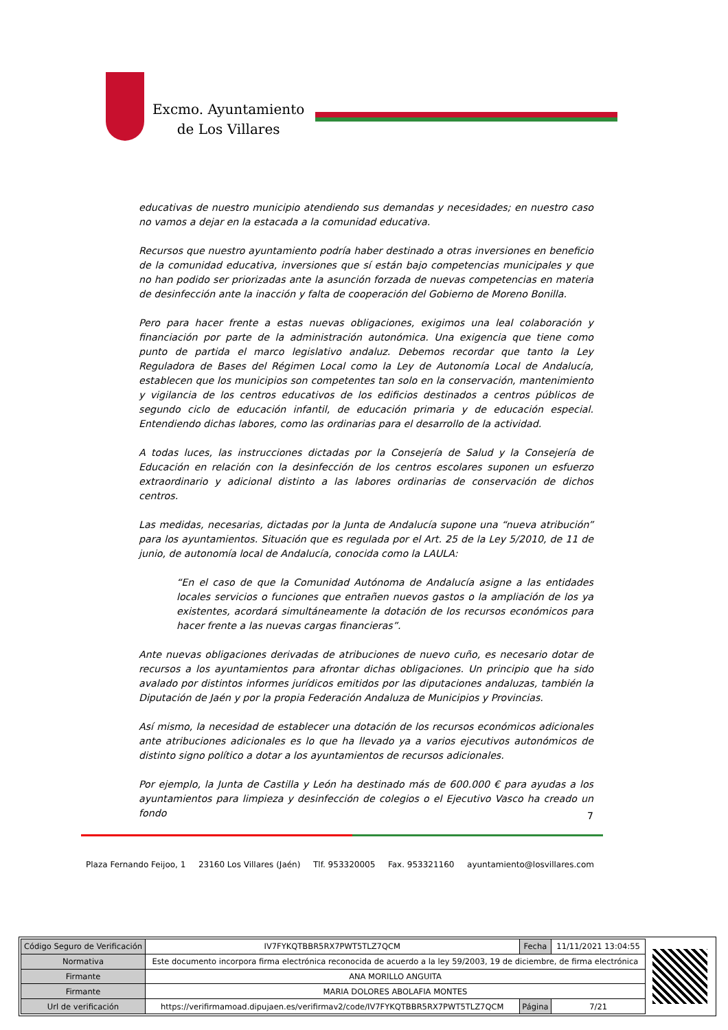Excmo. Ayuntamiento
de Los Villares
educativas de nuestro municipio atendiendo sus demandas y necesidades; en nuestro caso no vamos a dejar en la estacada a la comunidad educativa.
Recursos que nuestro ayuntamiento podría haber destinado a otras inversiones en beneficio de la comunidad educativa, inversiones que sí están bajo competencias municipales y que no han podido ser priorizadas ante la asunción forzada de nuevas competencias en materia de desinfección ante la inacción y falta de cooperación del Gobierno de Moreno Bonilla.
Pero para hacer frente a estas nuevas obligaciones, exigimos una leal colaboración y financiación por parte de la administración autonómica. Una exigencia que tiene como punto de partida el marco legislativo andaluz. Debemos recordar que tanto la Ley Reguladora de Bases del Régimen Local como la Ley de Autonomía Local de Andalucía, establecen que los municipios son competentes tan solo en la conservación, mantenimiento y vigilancia de los centros educativos de los edificios destinados a centros públicos de segundo ciclo de educación infantil, de educación primaria y de educación especial. Entendiendo dichas labores, como las ordinarias para el desarrollo de la actividad.
A todas luces, las instrucciones dictadas por la Consejería de Salud y la Consejería de Educación en relación con la desinfección de los centros escolares suponen un esfuerzo extraordinario y adicional distinto a las labores ordinarias de conservación de dichos centros.
Las medidas, necesarias, dictadas por la Junta de Andalucía supone una “nueva atribución” para los ayuntamientos. Situación que es regulada por el Art. 25 de la Ley 5/2010, de 11 de junio, de autonomía local de Andalucía, conocida como la LAULA:
“En el caso de que la Comunidad Autónoma de Andalucía asigne a las entidades locales servicios o funciones que entrañen nuevos gastos o la ampliación de los ya existentes, acordará simultáneamente la dotación de los recursos económicos para hacer frente a las nuevas cargas financieras”.
Ante nuevas obligaciones derivadas de atribuciones de nuevo cuño, es necesario dotar de recursos a los ayuntamientos para afrontar dichas obligaciones. Un principio que ha sido avalado por distintos informes jurídicos emitidos por las diputaciones andaluzas, también la Diputación de Jaén y por la propia Federación Andaluza de Municipios y Provincias.
Así mismo, la necesidad de establecer una dotación de los recursos económicos adicionales ante atribuciones adicionales es lo que ha llevado ya a varios ejecutivos autonómicos de distinto signo político a dotar a los ayuntamientos de recursos adicionales.
Por ejemplo, la Junta de Castilla y León ha destinado más de 600.000 € para ayudas a los ayuntamientos para limpieza y desinfección de colegios o el Ejecutivo Vasco ha creado un fondo
7
Plaza Fernando Feijoo, 1 23160 Los Villares (Jaén) Tlf. 953320005 Fax. 953321160 ayuntamiento@losvillares.com
| Código Seguro de Verificación | IV7FYKQTBBR5RX7PWT5TLZ7QCM | Fecha | 11/11/2021 13:04:55 |
| Normativa | Este documento incorpora firma electrónica reconocida de acuerdo a la ley 59/2003, 19 de diciembre, de firma electrónica | | |
| Firmante | ANA MORILLO ANGUITA | | |
| Firmante | MARIA DOLORES ABOLAFIA MONTES | | |
| Url de verificación | https://verifirmamoad.dipujaen.es/verifirmav2/code/IV7FYKQTBBR5RX7PWT5TLZ7QCM | Página | 7/21 |